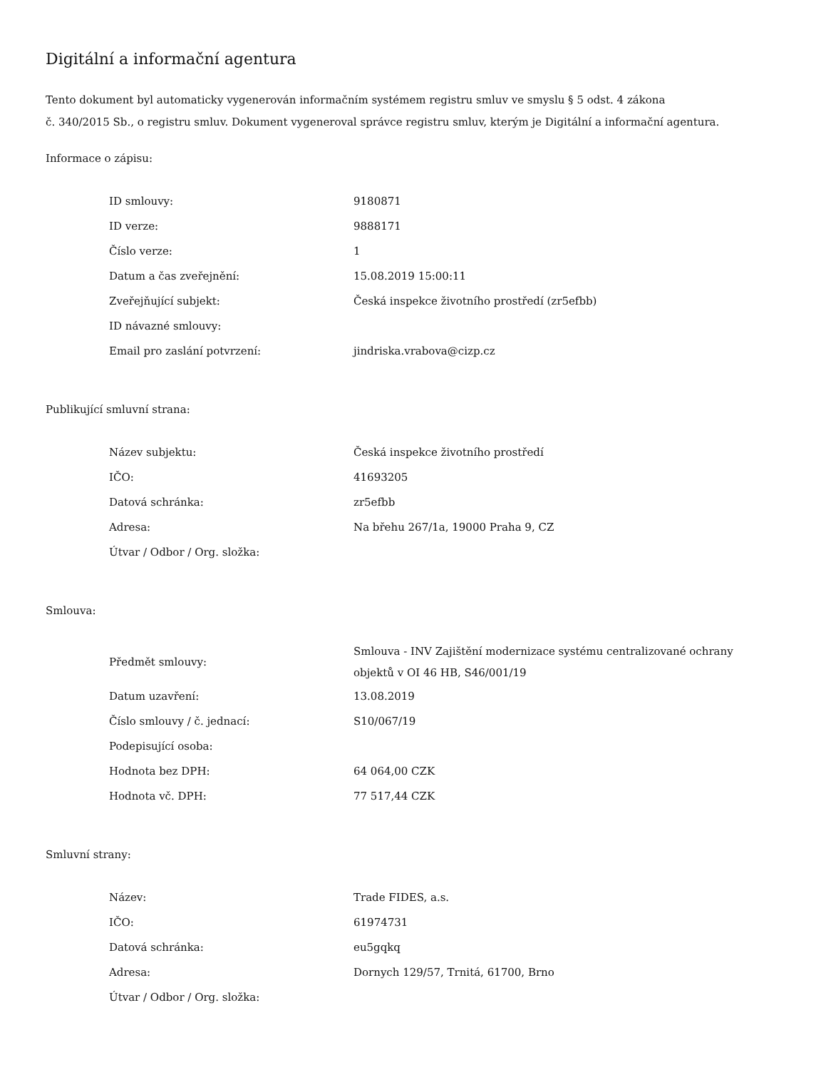Digitální a informační agentura
Tento dokument byl automaticky vygenerován informačním systémem registru smluv ve smyslu § 5 odst. 4 zákona
č. 340/2015 Sb., o registru smluv. Dokument vygeneroval správce registru smluv, kterým je Digitální a informační agentura.
Informace o zápisu:
| ID smlouvy: | 9180871 |
| ID verze: | 9888171 |
| Číslo verze: | 1 |
| Datum a čas zveřejnění: | 15.08.2019 15:00:11 |
| Zveřejňující subjekt: | Česká inspekce životního prostředí (zr5efbb) |
| ID návazné smlouvy: | |
| Email pro zaslání potvrzení: | jindriska.vrabova@cizp.cz |
Publikující smluvní strana:
| Název subjektu: | Česká inspekce životního prostředí |
| IČO: | 41693205 |
| Datová schránka: | zr5efbb |
| Adresa: | Na břehu 267/1a, 19000 Praha 9, CZ |
| Útvar / Odbor / Org. složka: | |
Smlouva:
| Předmět smlouvy: | Smlouva - INV Zajištění modernizace systému centralizované ochrany objektů v OI 46 HB, S46/001/19 |
| Datum uzavření: | 13.08.2019 |
| Číslo smlouvy / č. jednací: | S10/067/19 |
| Podepisující osoba: | |
| Hodnota bez DPH: | 64 064,00 CZK |
| Hodnota vč. DPH: | 77 517,44 CZK |
Smluvní strany:
| Název: | Trade FIDES, a.s. |
| IČO: | 61974731 |
| Datová schránka: | eu5gqkq |
| Adresa: | Dornych 129/57, Trnitá, 61700, Brno |
| Útvar / Odbor / Org. složka: | |